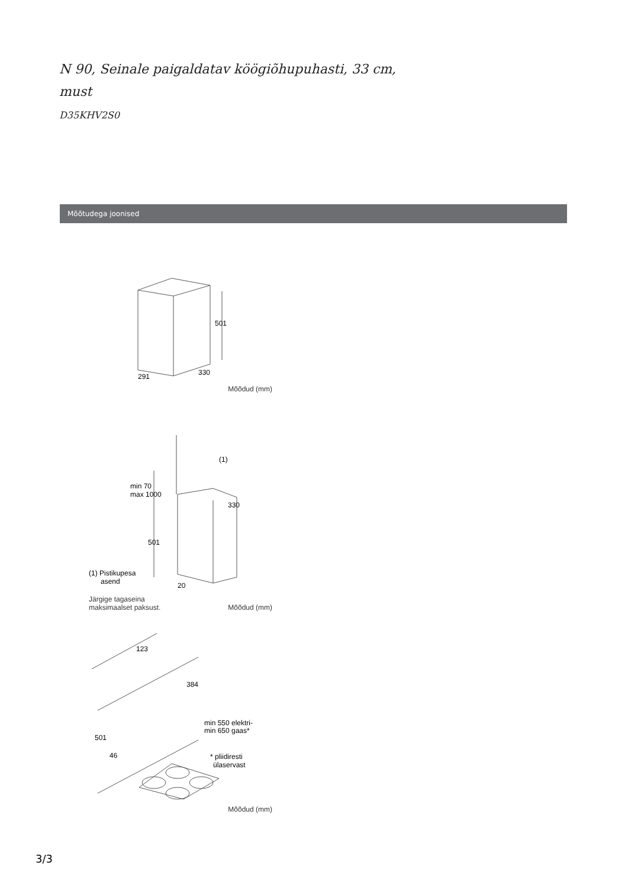N 90, Seinale paigaldatav köögiõhupuhasti, 33 cm,
must
D35KHV2S0
Mõõtudega joonised
501
291
330
Mõõdud (mm)
(1)
min 70
max 1000
330
501
(1) Pistikupesa
asend
20
Järgige tagaseina
maksimaalset paksust. Mõõdud (mm)
123
384
min 550 elektri-
min 650 gaas*
501
46
* pliidiresti
ülaservast
Mõõdud (mm)
3/3